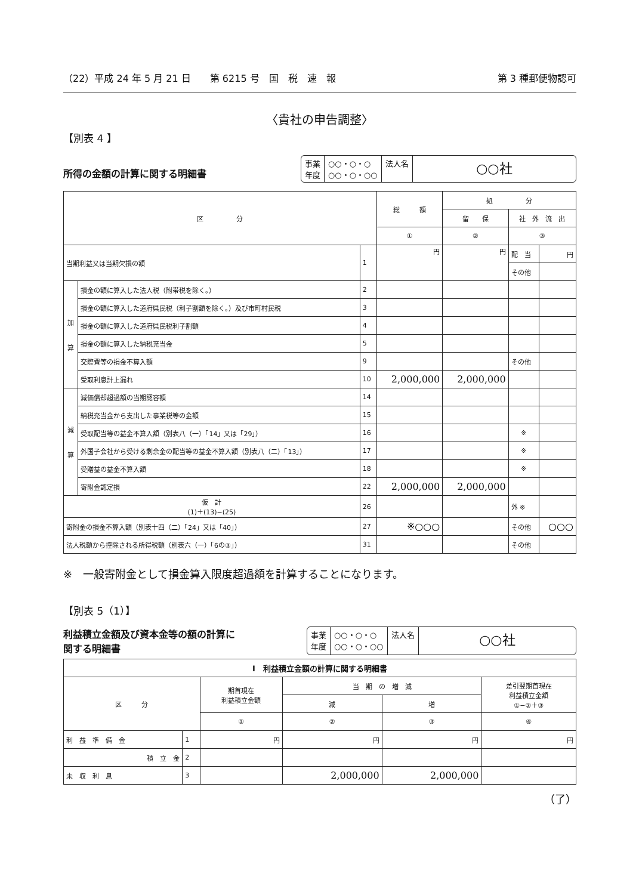（22）平成 24 年 5 月 21 日　　第 6215 号　国　税　速　報 第 3 種郵便物認可
〈貴社の申告調整〉
【別表 4 】
所得の金額の計算に関する明細書
事業
年度
○○・○・○
○○・○・○○
法人名
○○社
| 区 分 | | | 総 額 | 処 分 | | |
| --- | --- | --- | --- | --- | --- | --- |
| | | | | 留 保 | 社 外 流 出 | |
| | | | ① | ② | ③ | |
| 当期利益又は当期欠損の額 | | 1 | 円 | 円 | 配 当 | 円 |
| | | | | | その他 | |
| 加 算 | 損金の額に算入した法人税（附帯税を除く。） | 2 | | | | |
| | 損金の額に算入した道府県民税（利子割額を除く。）及び市町村民税 | 3 | | | | |
| | 損金の額に算入した道府県民税利子割額 | 4 | | | | |
| | 損金の額に算入した納税充当金 | 5 | | | | |
| | 交際費等の損金不算入額 | 9 | | | その他 | |
| | 受取利息計上漏れ | 10 | 2,000,000 | 2,000,000 | | |
| 減 算 | 減価償却超過額の当期認容額 | 14 | | | | |
| | 納税充当金から支出した事業税等の金額 | 15 | | | | |
| | 受取配当等の益金不算入額（別表八（一）「14」又は「29」） | 16 | | | ※ | |
| | 外国子会社から受ける剰余金の配当等の益金不算入額（別表八（二）「13」） | 17 | | | ※ | |
| | 受贈益の益金不算入額 | 18 | | | ※ | |
| | 寄附金認定損 | 22 | 2,000,000 | 2,000,000 | | |
| 仮 計 (1)＋(13)−(25) | | 26 | | | 外 ※ | |
| 寄附金の損金不算入額（別表十四（二）「24」又は「40」） | | 27 | ※○○○ | | その他 | ○○○ |
| 法人税額から控除される所得税額（別表六（一）「6の③」） | | 31 | | | その他 | |
※　一般寄附金として損金算入限度超過額を計算することになります。
【別表 5（1）】
利益積立金額及び資本金等の額の計算に
関する明細書
事業
年度
○○・○・○
○○・○・○○
法人名
○○社
| Ⅰ 利益積立金額の計算に関する明細書 | | | | | |
| --- | --- | --- | --- | --- | --- |
| 区 分 | | 期首現在 利益積立金額 | 当 期 の 増 減 | | 差引翌期首現在 利益積立金額 ①−②＋③ |
| | | | 減 | 増 | |
| | | ① | ② | ③ | ④ |
| 利 益 準 備 金 | 1 | 円 | 円 | 円 | 円 |
| 積 立 金 | 2 | | | | |
| 未 収 利 息 | 3 | | 2,000,000 | 2,000,000 | |
（了）